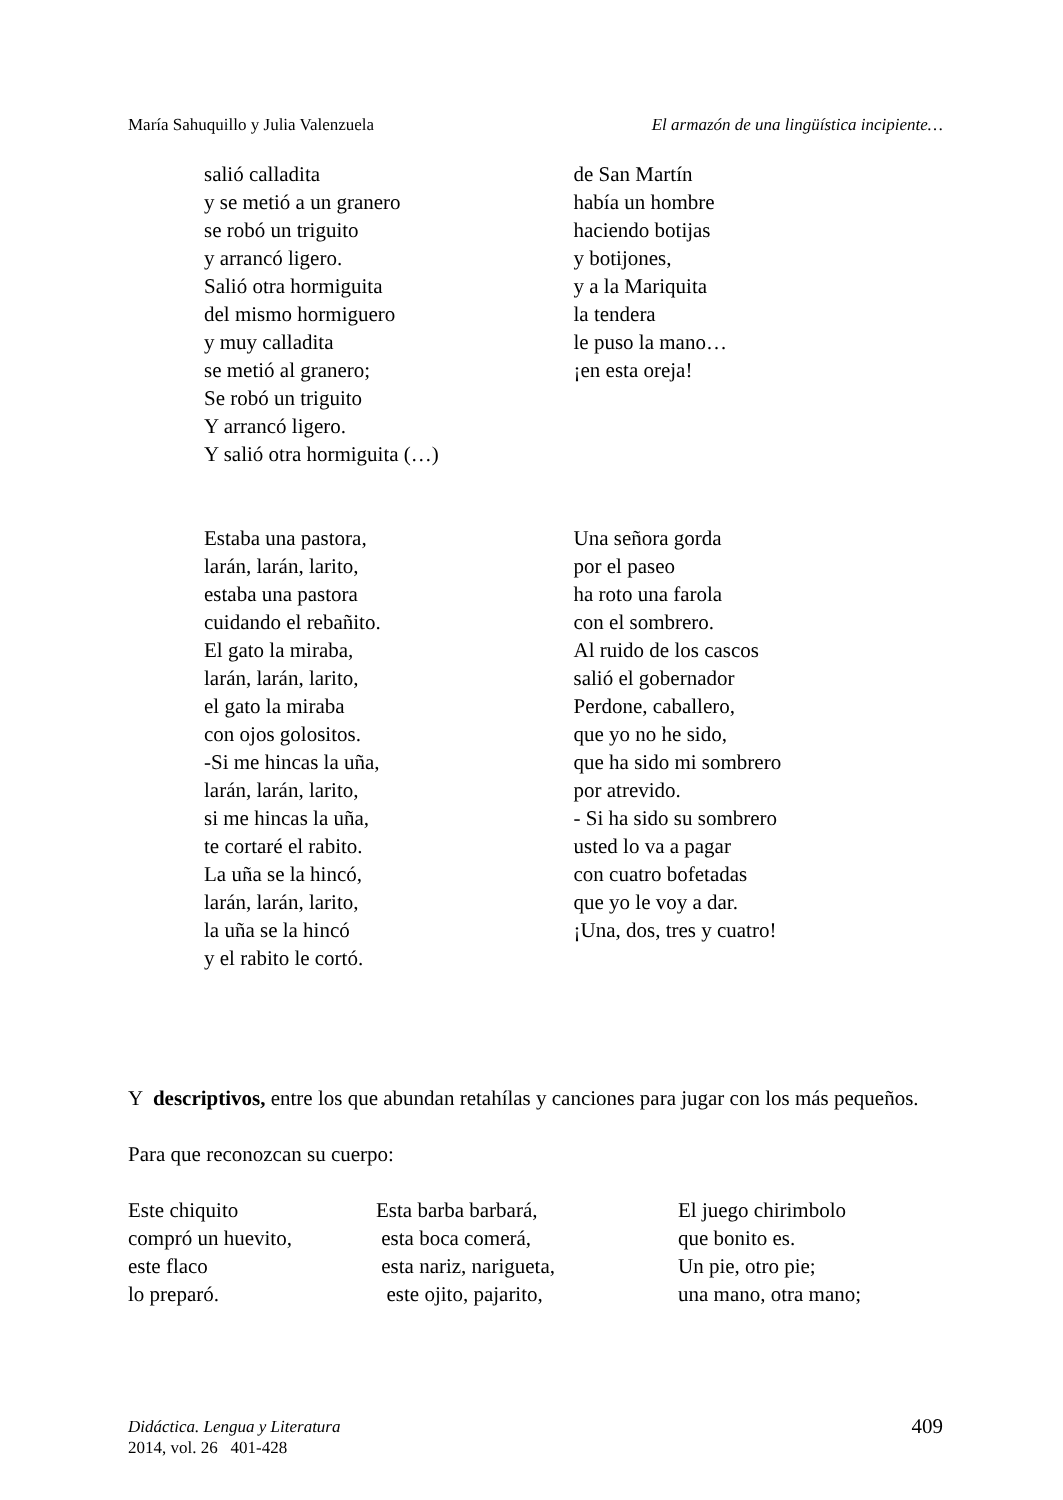María Sahuquillo y Julia Valenzuela El armazón de una lingüística incipiente…
salió calladita
y se metió a un granero
se robó un triguito
y arrancó ligero.
Salió otra hormiguita
del mismo hormiguero
y muy calladita
se metió al granero;
Se robó un triguito
Y arrancó ligero.
Y salió otra hormiguita (…)
de San Martín
había un hombre
haciendo botijas
y botijones,
y a la Mariquita
la tendera
le puso la mano…
¡en esta oreja!
Estaba una pastora,
larán, larán, larito,
estaba una pastora
cuidando el rebañito.
El gato la miraba,
larán, larán, larito,
el gato la miraba
con ojos golositos.
-Si me hincas la uña,
larán, larán, larito,
si me hincas la uña,
te cortaré el rabito.
La uña se la hincó,
larán, larán, larito,
la uña se la hincó
y el rabito le cortó.
Una señora gorda
por el paseo
ha roto una farola
con el sombrero.
Al ruido de los cascos
salió el gobernador
Perdone, caballero,
que yo no he sido,
que ha sido mi sombrero
por atrevido.
- Si ha sido su sombrero
usted lo va a pagar
con cuatro bofetadas
que yo le voy a dar.
¡Una, dos, tres y cuatro!
Y descriptivos, entre los que abundan retahílas y canciones para jugar con los más pequeños.
Para que reconozcan su cuerpo:
Este chiquito
compró un huevito,
este flaco
lo preparó.
Esta barba barbará,
esta boca comerá,
esta nariz, narigueta,
este ojito, pajarito,
El juego chirimbolo
que bonito es.
Un pie, otro pie;
una mano, otra mano;
Didáctica. Lengua y Literatura
2014, vol. 26 401-428
409